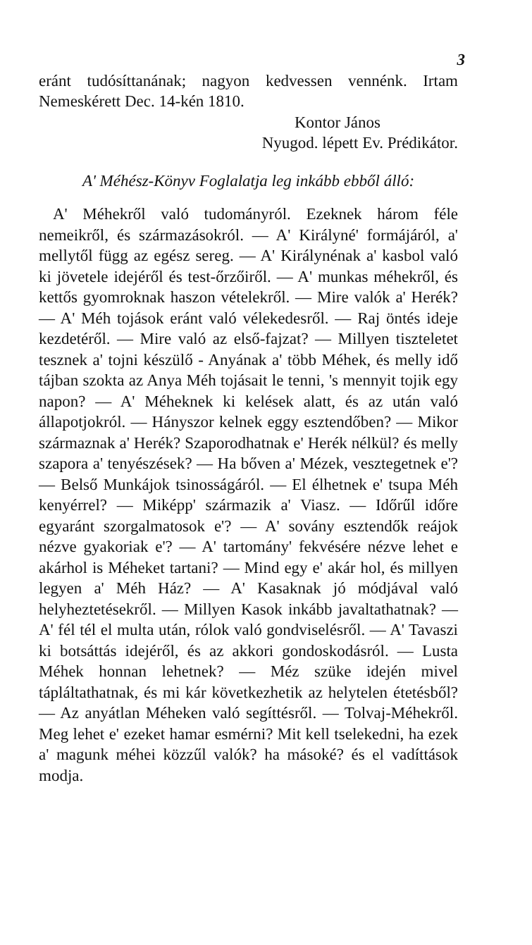3
eránt tudósíttanának; nagyon kedvessen vennénk. Irtam Nemeskérett Dec. 14-kén 1810.
Kontor János
Nyugod. lépett Ev. Prédikátor.
A' Méhész-Könyv Foglalatja leg inkább ebből álló:
A' Méhekről való tudományról. Ezeknek három féle nemeikről, és származásokról. — A' Királyné' formájáról, a' mellytől függ az egész sereg. — A' Királynénak a' kasbol való ki jövetele idejéről és test-őrzőiről. — A' munkas méhekről, és kettős gyomroknak haszon vételekről. — Mire valók a' Herék? — A' Méh tojások eránt való vélekedesről. — Raj öntés ideje kezdetéről. — Mire való az első-fajzat? — Millyen tiszteletet tesznek a' tojni készülő - Anyának a' több Méhek, és melly idő tájban szokta az Anya Méh tojásait le tenni, 's mennyit tojik egy napon? — A' Méheknek ki kelések alatt, és az után való állapotjokról. — Hányszor kelnek eggy esztendőben? — Mikor származnak a' Herék? Szaporodhatnak e' Herék nélkül? és melly szapora a' tenyészések? — Ha bőven a' Mézek, vesztegetnek e'? — Belső Munkájok tsinosságáról. — El élhetnek e' tsupa Méh kenyérrel? — Miképp' származik a' Viasz. — Időrűl időre egyaránt szorgalmatosok e'? — A' sovány esztendők reájok nézve gyakoriak e'? — A' tartomány' fekvésére nézve lehet e akárhol is Méheket tartani? — Mind egy e' akár hol, és millyen legyen a' Méh Ház? — A' Kasaknak jó módjával való helyheztetésekről. — Millyen Kasok inkább javaltathatnak? — A' fél tél el multa után, rólok való gondviselésről. — A' Tavaszi ki botsáttás idejéről, és az akkori gondoskodásról. — Lusta Méhek honnan lehetnek? — Méz szüke idején mivel tápláltathatnak, és mi kár következhetik az helytelen étetésből? — Az anyátlan Méheken való segíttésről. — Tolvaj-Méhekről. Meg lehet e' ezeket hamar esmérni? Mit kell tselekedni, ha ezek a' magunk méhei közzűl valók? ha másoké? és el vadíttások modja.